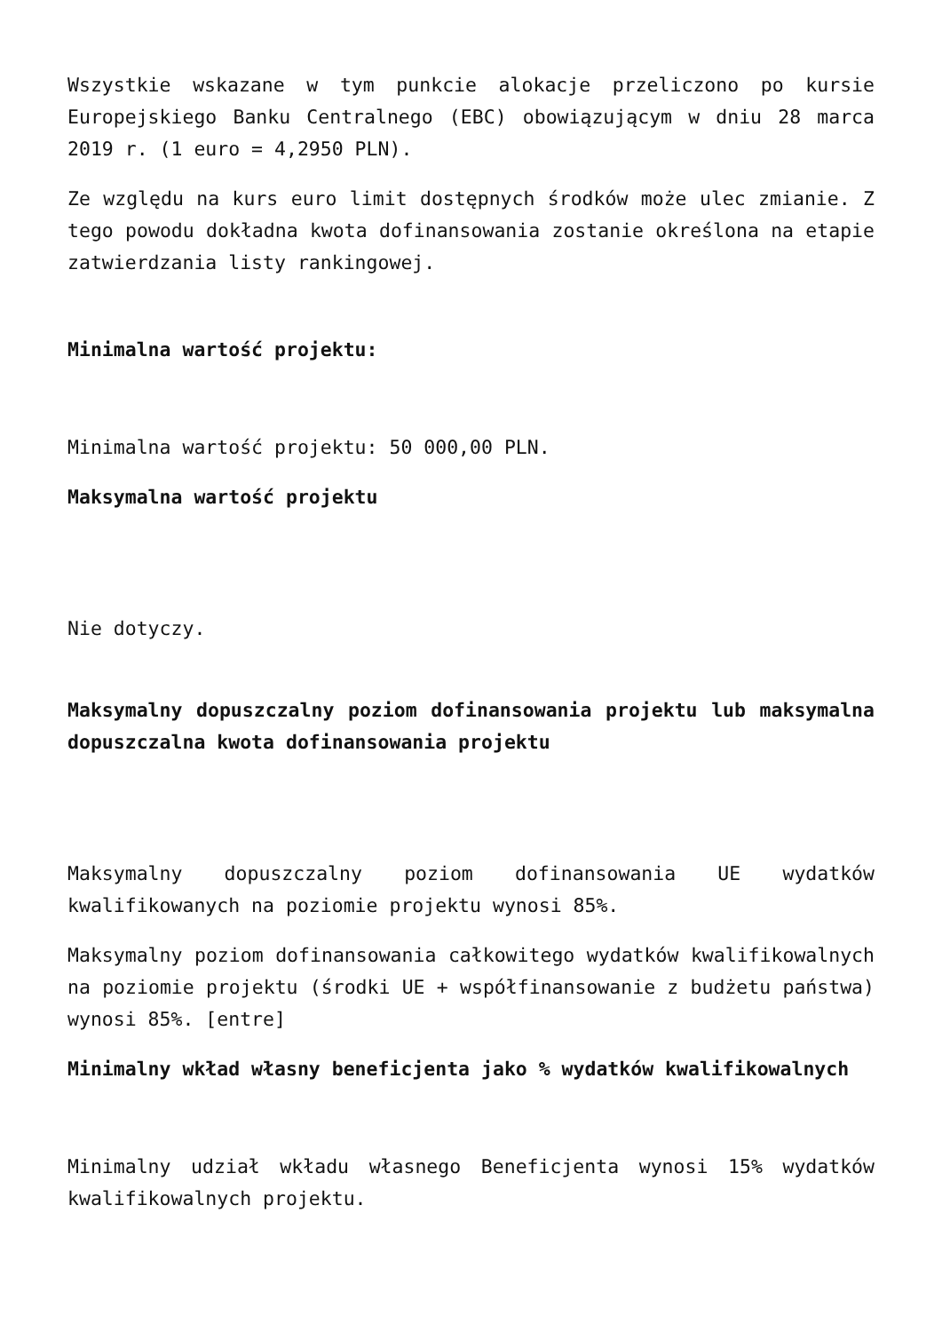Wszystkie wskazane w tym punkcie alokacje przeliczono po kursie Europejskiego Banku Centralnego (EBC) obowiązującym w dniu 28 marca 2019 r. (1 euro = 4,2950 PLN).
Ze względu na kurs euro limit dostępnych środków może ulec zmianie. Z tego powodu dokładna kwota dofinansowania zostanie określona na etapie zatwierdzania listy rankingowej.
Minimalna wartość projektu:
Minimalna wartość projektu: 50 000,00 PLN.
Maksymalna wartość projektu
Nie dotyczy.
Maksymalny dopuszczalny poziom dofinansowania projektu lub maksymalna dopuszczalna kwota dofinansowania projektu
Maksymalny dopuszczalny poziom dofinansowania UE wydatków kwalifikowanych na poziomie projektu wynosi 85%.
Maksymalny poziom dofinansowania całkowitego wydatków kwalifikowalnych na poziomie projektu (środki UE + współfinansowanie z budżetu państwa) wynosi 85%. [entre]
Minimalny wkład własny beneficjenta jako % wydatków kwalifikowalnych
Minimalny udział wkładu własnego Beneficjenta wynosi 15% wydatków kwalifikowalnych projektu.